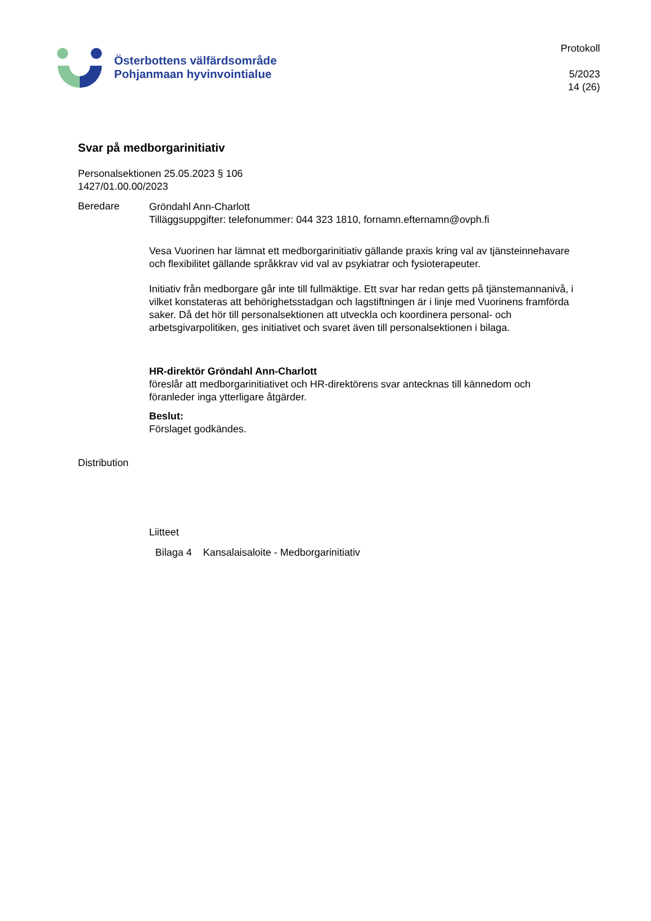Österbottens välfärdsområde
Pohjanmaan hyvinvointialue
Protokoll
5/2023
14 (26)
Svar på medborgarinitiativ
Personalsektionen 25.05.2023 § 106
1427/01.00.00/2023
Beredare
Gröndahl Ann-Charlott
Tilläggsuppgifter: telefonummer: 044 323 1810, fornamn.efternamn@ovph.fi
Vesa Vuorinen har lämnat ett medborgarinitiativ gällande praxis kring val av tjänsteinnehavare och flexibilitet gällande språkkrav vid val av psykiatrar och fysioterapeuter.
Initiativ från medborgare går inte till fullmäktige. Ett svar har redan getts på tjänstemannanivå, i vilket konstateras att behörighetsstadgan och lagstiftningen är i linje med Vuorinens framförda saker. Då det hör till personalsektionen att utveckla och koordinera personal- och arbetsgivarpolitiken, ges initiativet och svaret även till personalsektionen i bilaga.
HR-direktör Gröndahl Ann-Charlott
föreslår att medborgarinitiativet och HR-direktörens svar antecknas till kännedom och föranleder inga ytterligare åtgärder.
Beslut:
Förslaget godkändes.
Distribution
Liitteet
Bilaga 4 Kansalaisaloite - Medborgarinitiativ